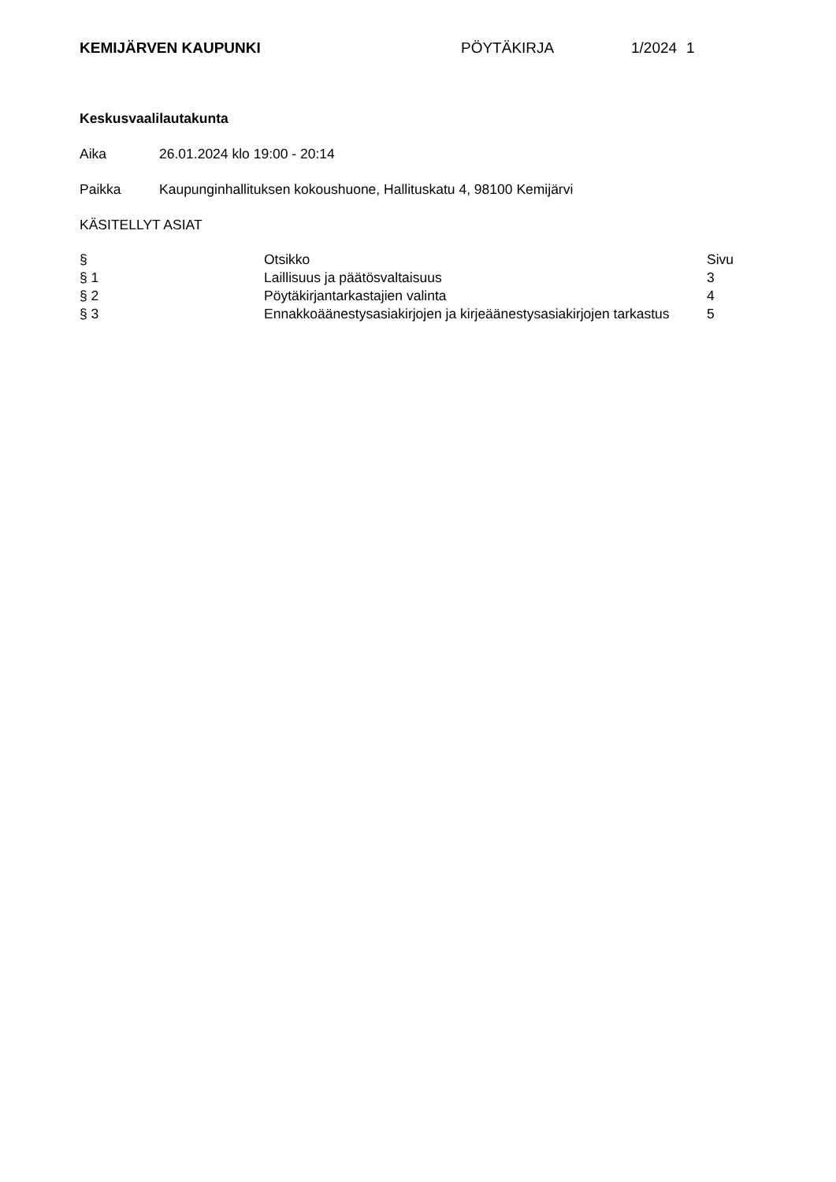KEMIJÄRVEN KAUPUNKI PÖYTÄKIRJA 1/2024 1
Keskusvaalilautakunta
Aika 26.01.2024 klo 19:00 - 20:14
Paikka Kaupunginhallituksen kokoushuone, Hallituskatu 4, 98100 Kemijärvi
KÄSITELLYT ASIAT
| § | Otsikko | Sivu |
| § 1 | Laillisuus ja päätösvaltaisuus | 3 |
| § 2 | Pöytäkirjantarkastajien valinta | 4 |
| § 3 | Ennakkoäänestysasiakirjojen ja kirjeäänestysasiakirjojen tarkastus | 5 |